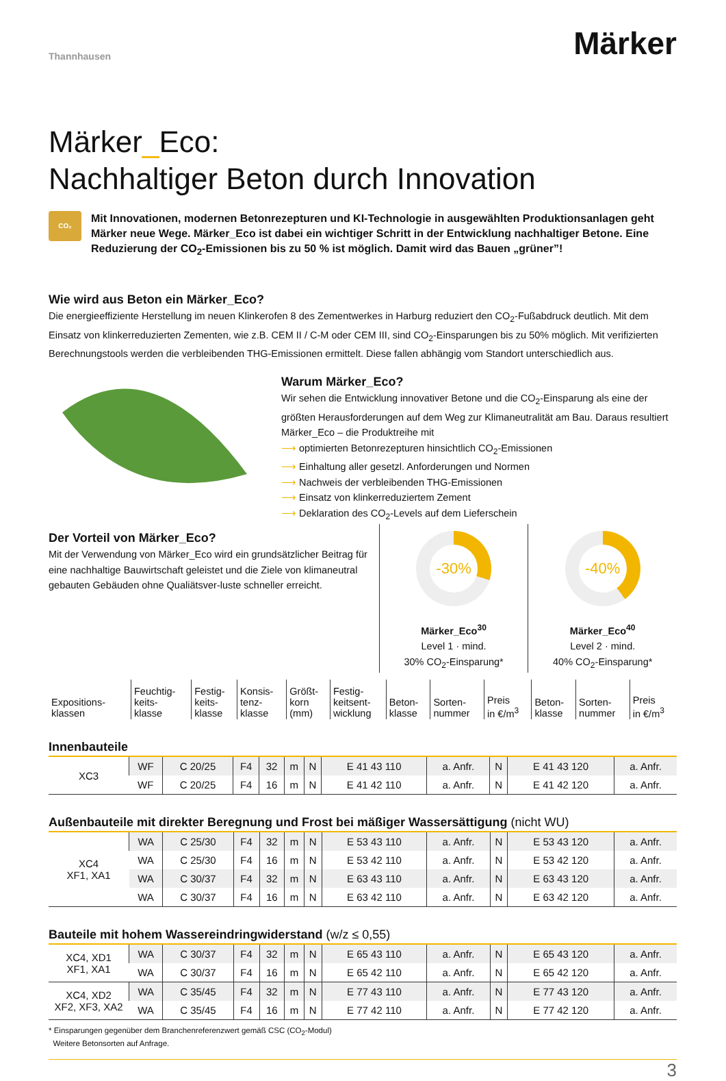Thannhausen
Märker
Märker_Eco:
Nachhaltiger Beton durch Innovation
CO₂
Mit Innovationen, modernen Betonrezepturen und KI-Technologie in ausgewählten Produktionsanlagen geht Märker neue Wege. Märker_Eco ist dabei ein wichtiger Schritt in der Entwicklung nachhaltiger Betone. Eine Reduzierung der CO<sub>2</sub>-Emissionen bis zu 50 % ist möglich. Damit wird das Bauen „grüner”!
Wie wird aus Beton ein Märker_Eco?
Die energieeffiziente Herstellung im neuen Klinkerofen 8 des Zementwerkes in Harburg reduziert den CO<sub>2</sub>-Fußabdruck deutlich. Mit dem Einsatz von klinkerreduzierten Zementen, wie z.B. CEM II / C-M oder CEM III, sind CO<sub>2</sub>-Einsparungen bis zu 50% möglich. Mit verifizierten Berechnungstools werden die verbleibenden THG-Emissionen ermittelt. Diese fallen abhängig vom Standort unterschiedlich aus.
Warum Märker_Eco?
Wir sehen die Entwicklung innovativer Betone und die CO<sub>2</sub>-Einsparung als eine der größten Herausforderungen auf dem Weg zur Klimaneutralität am Bau. Daraus resultiert Märker_Eco – die Produktreihe mit
⟶ optimierten Betonrezepturen hinsichtlich CO<sub>2</sub>-Emissionen
⟶ Einhaltung aller gesetzl. Anforderungen und Normen
⟶ Nachweis der verbleibenden THG-Emissionen
⟶ Einsatz von klinkerreduziertem Zement
⟶ Deklaration des CO<sub>2</sub>-Levels auf dem Lieferschein
Der Vorteil von Märker_Eco?
Mit der Verwendung von Märker_Eco wird ein grundsätzlicher Beitrag für eine nachhaltige Bauwirtschaft geleistet und die Ziele von klimaneutral gebauten Gebäuden ohne Qualiätsver-luste schneller erreicht.
-30%
Märker_Eco<sup>30</sup>
Level 1 · mind.
30% CO<sub>2</sub>-Einsparung*
-40%
Märker_Eco<sup>40</sup>
Level 2 · mind.
40% CO<sub>2</sub>-Einsparung*
| Expositions- klassen | Feuchtig- keits- klasse | Festig- keits- klasse | Konsis- tenz- klasse | Größt- korn (mm) | Festig- keitsent- wicklung | Beton- klasse | Sorten- nummer | Preis in €/m<sup>3</sup> | Beton- klasse | Sorten- nummer | Preis in €/m<sup>3</sup> |
Innenbauteile
| XC3 | WF | C 20/25 | F4 | 32 | m | N | E 41 43 110 | a. Anfr. | N | E 41 43 120 | a. Anfr. |
| | WF | C 20/25 | F4 | 16 | m | N | E 41 42 110 | a. Anfr. | N | E 41 42 120 | a. Anfr. |
Außenbauteile mit direkter Beregnung und Frost bei mäßiger Wassersättigung (nicht WU)
| XC4 XF1, XA1 | WA | C 25/30 | F4 | 32 | m | N | E 53 43 110 | a. Anfr. | N | E 53 43 120 | a. Anfr. |
| | WA | C 25/30 | F4 | 16 | m | N | E 53 42 110 | a. Anfr. | N | E 53 42 120 | a. Anfr. |
| | WA | C 30/37 | F4 | 32 | m | N | E 63 43 110 | a. Anfr. | N | E 63 43 120 | a. Anfr. |
| | WA | C 30/37 | F4 | 16 | m | N | E 63 42 110 | a. Anfr. | N | E 63 42 120 | a. Anfr. |
Bauteile mit hohem Wassereindringwiderstand (w/z ≤ 0,55)
| XC4, XD1 XF1, XA1 | WA | C 30/37 | F4 | 32 | m | N | E 65 43 110 | a. Anfr. | N | E 65 43 120 | a. Anfr. |
| | WA | C 30/37 | F4 | 16 | m | N | E 65 42 110 | a. Anfr. | N | E 65 42 120 | a. Anfr. |
| XC4, XD2 XF2, XF3, XA2 | WA | C 35/45 | F4 | 32 | m | N | E 77 43 110 | a. Anfr. | N | E 77 43 120 | a. Anfr. |
| | WA | C 35/45 | F4 | 16 | m | N | E 77 42 110 | a. Anfr. | N | E 77 42 120 | a. Anfr. |
* Einsparungen gegenüber dem Branchenreferenzwert gemäß CSC (CO<sub>2</sub>-Modul)
Weitere Betonsorten auf Anfrage.
3